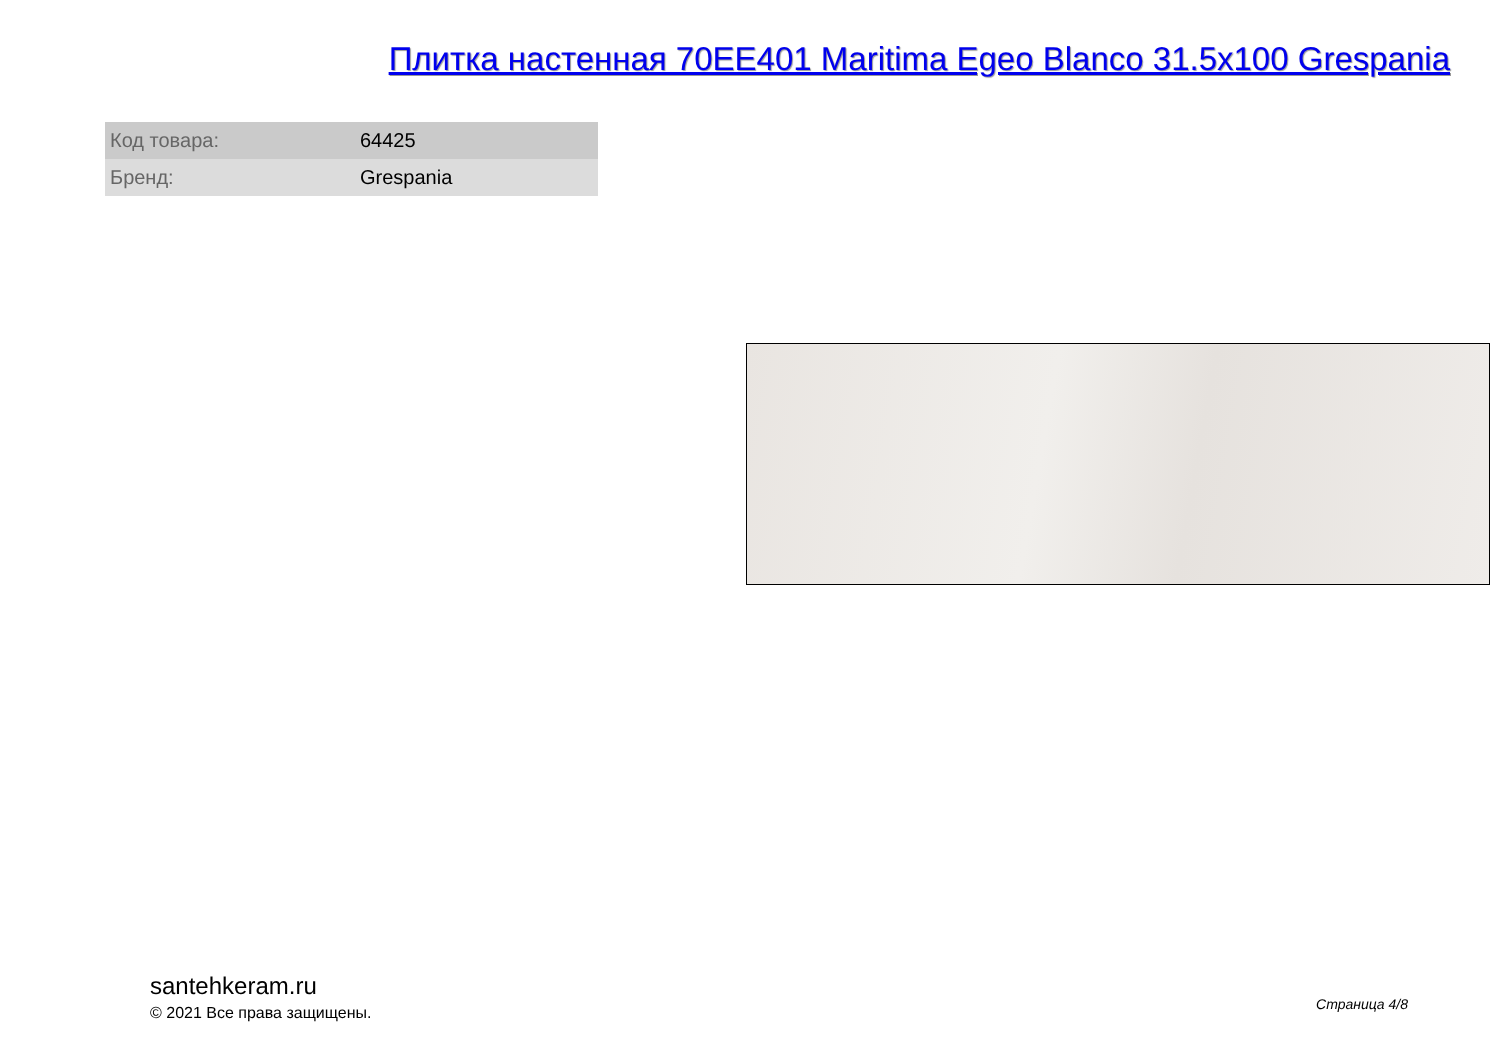Плитка настенная 70EE401 Maritima Egeo Blanco 31.5x100 Grespania
| Код товара: | 64425 |
| Бренд: | Grespania |
santehkeram.ru
© 2021 Все права защищены.
Страница 4/8